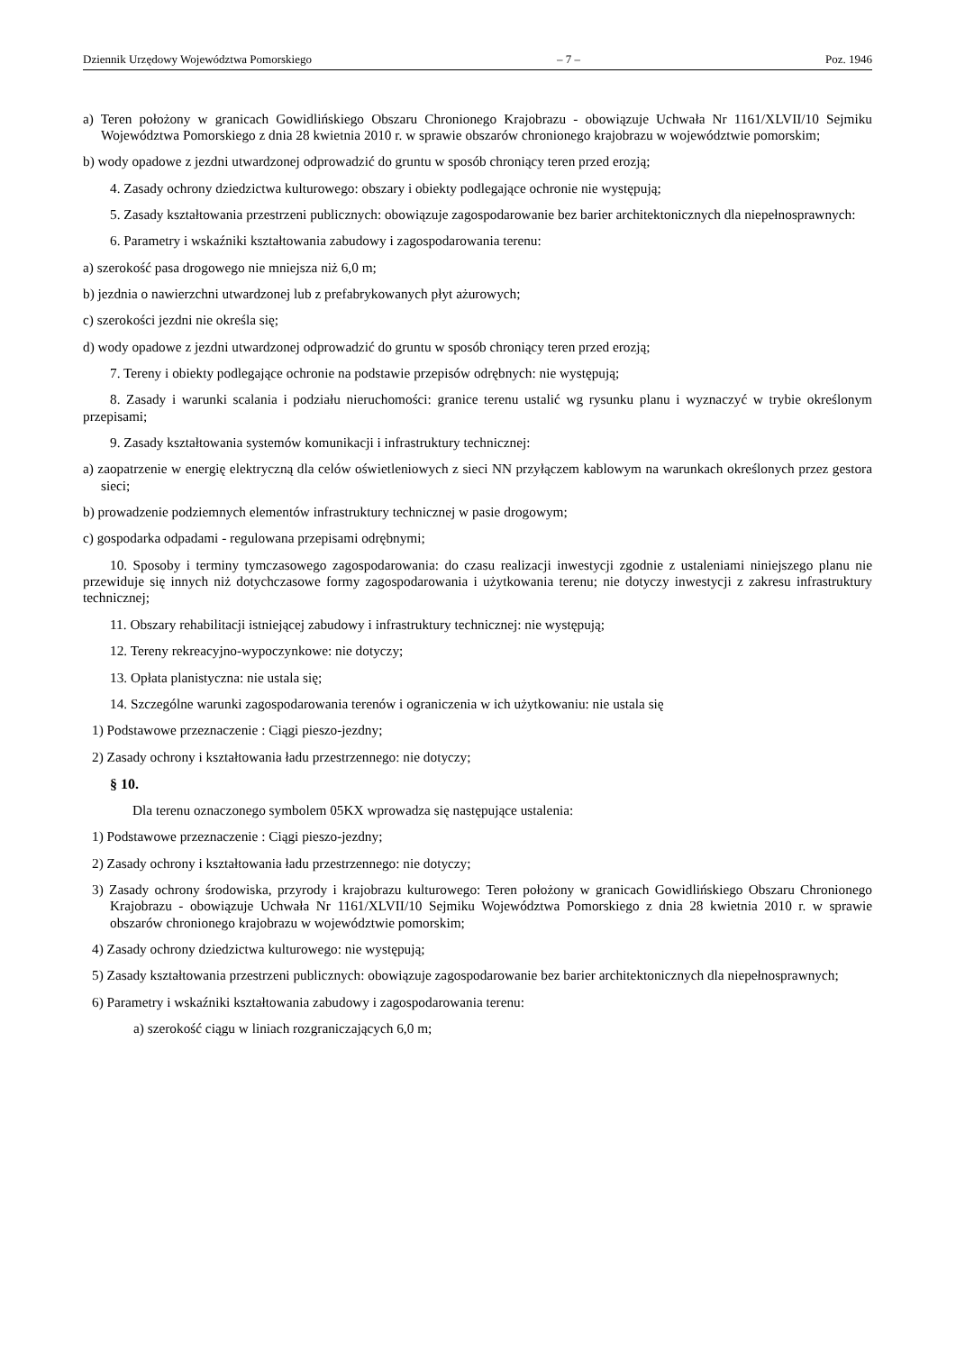Dziennik Urzędowy Województwa Pomorskiego – 7 – Poz. 1946
a) Teren położony w granicach Gowidlińskiego Obszaru Chronionego Krajobrazu - obowiązuje Uchwała Nr 1161/XLVII/10 Sejmiku Województwa Pomorskiego z dnia 28 kwietnia 2010 r. w sprawie obszarów chronionego krajobrazu w województwie pomorskim;
b) wody opadowe z jezdni utwardzonej odprowadzić do gruntu w sposób chroniący teren przed erozją;
4. Zasady ochrony dziedzictwa kulturowego: obszary i obiekty podlegające ochronie nie występują;
5. Zasady kształtowania przestrzeni publicznych: obowiązuje zagospodarowanie bez barier architektonicznych dla niepełnosprawnych:
6. Parametry i wskaźniki kształtowania zabudowy i zagospodarowania terenu:
a) szerokość pasa drogowego nie mniejsza niż 6,0 m;
b) jezdnia o nawierzchni utwardzonej lub z prefabrykowanych płyt ażurowych;
c) szerokości jezdni nie określa się;
d) wody opadowe z jezdni utwardzonej odprowadzić do gruntu w sposób chroniący teren przed erozją;
7. Tereny i obiekty podlegające ochronie na podstawie przepisów odrębnych: nie występują;
8. Zasady i warunki scalania i podziału nieruchomości: granice terenu ustalić wg rysunku planu i wyznaczyć w trybie określonym przepisami;
9. Zasady kształtowania systemów komunikacji i infrastruktury technicznej:
a) zaopatrzenie w energię elektryczną dla celów oświetleniowych z sieci NN przyłączem kablowym na warunkach określonych przez gestora sieci;
b) prowadzenie podziemnych elementów infrastruktury technicznej w pasie drogowym;
c) gospodarka odpadami - regulowana przepisami odrębnymi;
10. Sposoby i terminy tymczasowego zagospodarowania: do czasu realizacji inwestycji zgodnie z ustaleniami niniejszego planu nie przewiduje się innych niż dotychczasowe formy zagospodarowania i użytkowania terenu; nie dotyczy inwestycji z zakresu infrastruktury technicznej;
11. Obszary rehabilitacji istniejącej zabudowy i infrastruktury technicznej: nie występują;
12. Tereny rekreacyjno-wypoczynkowe: nie dotyczy;
13. Opłata planistyczna: nie ustala się;
14. Szczególne warunki zagospodarowania terenów i ograniczenia w ich użytkowaniu: nie ustala się
1) Podstawowe przeznaczenie : Ciągi pieszo-jezdny;
2) Zasady ochrony i kształtowania ładu przestrzennego: nie dotyczy;
§ 10.
Dla terenu oznaczonego symbolem 05KX wprowadza się następujące ustalenia:
1) Podstawowe przeznaczenie : Ciągi pieszo-jezdny;
2) Zasady ochrony i kształtowania ładu przestrzennego: nie dotyczy;
3) Zasady ochrony środowiska, przyrody i krajobrazu kulturowego: Teren położony w granicach Gowidlińskiego Obszaru Chronionego Krajobrazu - obowiązuje Uchwała Nr 1161/XLVII/10 Sejmiku Województwa Pomorskiego z dnia 28 kwietnia 2010 r. w sprawie obszarów chronionego krajobrazu w województwie pomorskim;
4) Zasady ochrony dziedzictwa kulturowego: nie występują;
5) Zasady kształtowania przestrzeni publicznych: obowiązuje zagospodarowanie bez barier architektonicznych dla niepełnosprawnych;
6) Parametry i wskaźniki kształtowania zabudowy i zagospodarowania terenu:
a) szerokość ciągu w liniach rozgraniczających 6,0 m;